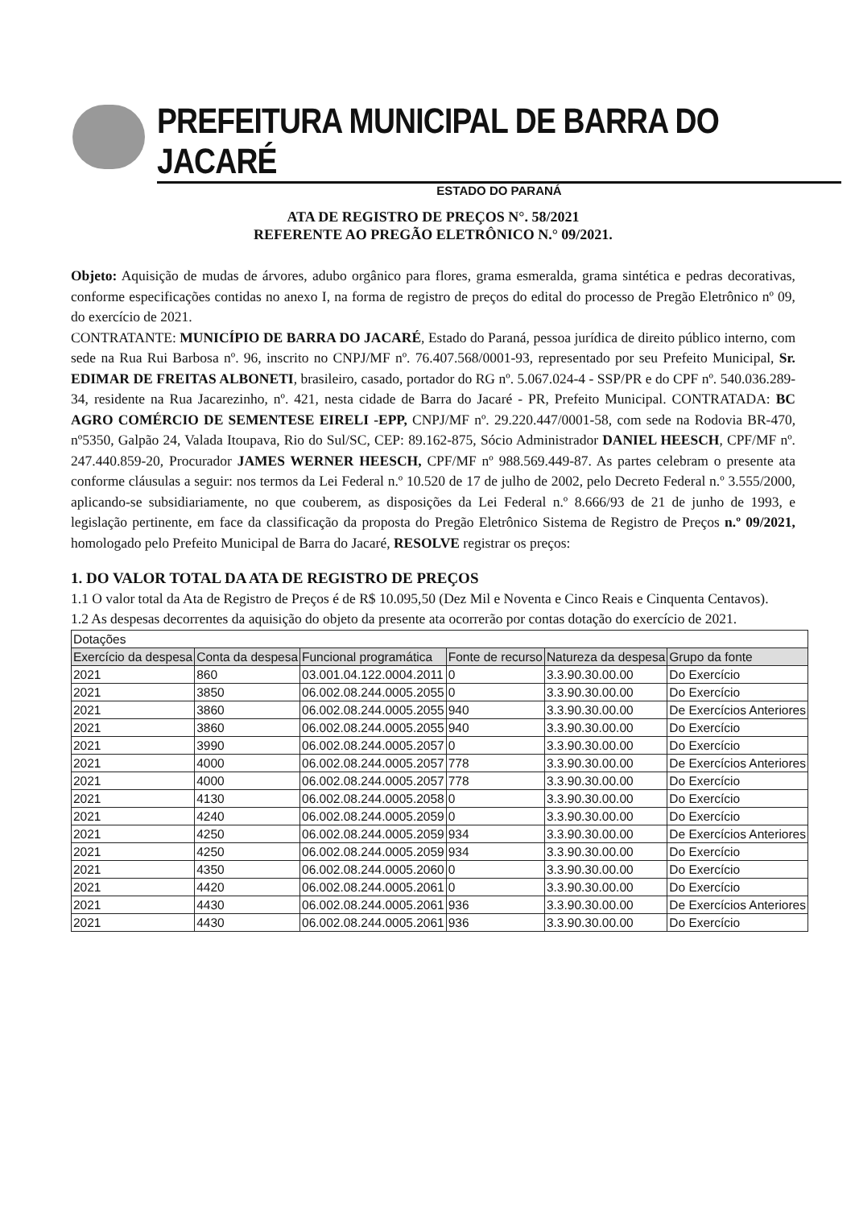PREFEITURA MUNICIPAL DE BARRA DO JACARÉ
ESTADO DO PARANÁ
ATA DE REGISTRO DE PREÇOS N°. 58/2021
REFERENTE AO PREGÃO ELETRÔNICO N.° 09/2021.
Objeto: Aquisição de mudas de árvores, adubo orgânico para flores, grama esmeralda, grama sintética e pedras decorativas, conforme especificações contidas no anexo I, na forma de registro de preços do edital do processo de Pregão Eletrônico nº 09, do exercício de 2021.
CONTRATANTE: MUNICÍPIO DE BARRA DO JACARÉ, Estado do Paraná, pessoa jurídica de direito público interno, com sede na Rua Rui Barbosa nº. 96, inscrito no CNPJ/MF nº. 76.407.568/0001-93, representado por seu Prefeito Municipal, Sr. EDIMAR DE FREITAS ALBONETI, brasileiro, casado, portador do RG nº. 5.067.024-4 - SSP/PR e do CPF nº. 540.036.289-34, residente na Rua Jacarezinho, nº. 421, nesta cidade de Barra do Jacaré - PR, Prefeito Municipal. CONTRATADA: BC AGRO COMÉRCIO DE SEMENTESE EIRELI -EPP, CNPJ/MF nº. 29.220.447/0001-58, com sede na Rodovia BR-470, nº5350, Galpão 24, Valada Itoupava, Rio do Sul/SC, CEP: 89.162-875, Sócio Administrador DANIEL HEESCH, CPF/MF nº. 247.440.859-20, Procurador JAMES WERNER HEESCH, CPF/MF nº 988.569.449-87. As partes celebram o presente ata conforme cláusulas a seguir: nos termos da Lei Federal n.º 10.520 de 17 de julho de 2002, pelo Decreto Federal n.º 3.555/2000, aplicando-se subsidiariamente, no que couberem, as disposições da Lei Federal n.º 8.666/93 de 21 de junho de 1993, e legislação pertinente, em face da classificação da proposta do Pregão Eletrônico Sistema de Registro de Preços n.º 09/2021, homologado pelo Prefeito Municipal de Barra do Jacaré, RESOLVE registrar os preços:
1. DO VALOR TOTAL DA ATA DE REGISTRO DE PREÇOS
1.1 O valor total da Ata de Registro de Preços é de R$ 10.095,50 (Dez Mil e Noventa e Cinco Reais e Cinquenta Centavos).
1.2 As despesas decorrentes da aquisição do objeto da presente ata ocorrerão por contas dotação do exercício de 2021.
| Dotações | | | | | |
| Exercício da despesa | Conta da despesa | Funcional programática | Fonte de recurso | Natureza da despesa | Grupo da fonte |
| 2021 | 860 | 03.001.04.122.0004.2011 | 0 | 3.3.90.30.00.00 | Do Exercício |
| 2021 | 3850 | 06.002.08.244.0005.2055 | 0 | 3.3.90.30.00.00 | Do Exercício |
| 2021 | 3860 | 06.002.08.244.0005.2055 | 940 | 3.3.90.30.00.00 | De Exercícios Anteriores |
| 2021 | 3860 | 06.002.08.244.0005.2055 | 940 | 3.3.90.30.00.00 | Do Exercício |
| 2021 | 3990 | 06.002.08.244.0005.2057 | 0 | 3.3.90.30.00.00 | Do Exercício |
| 2021 | 4000 | 06.002.08.244.0005.2057 | 778 | 3.3.90.30.00.00 | De Exercícios Anteriores |
| 2021 | 4000 | 06.002.08.244.0005.2057 | 778 | 3.3.90.30.00.00 | Do Exercício |
| 2021 | 4130 | 06.002.08.244.0005.2058 | 0 | 3.3.90.30.00.00 | Do Exercício |
| 2021 | 4240 | 06.002.08.244.0005.2059 | 0 | 3.3.90.30.00.00 | Do Exercício |
| 2021 | 4250 | 06.002.08.244.0005.2059 | 934 | 3.3.90.30.00.00 | De Exercícios Anteriores |
| 2021 | 4250 | 06.002.08.244.0005.2059 | 934 | 3.3.90.30.00.00 | Do Exercício |
| 2021 | 4350 | 06.002.08.244.0005.2060 | 0 | 3.3.90.30.00.00 | Do Exercício |
| 2021 | 4420 | 06.002.08.244.0005.2061 | 0 | 3.3.90.30.00.00 | Do Exercício |
| 2021 | 4430 | 06.002.08.244.0005.2061 | 936 | 3.3.90.30.00.00 | De Exercícios Anteriores |
| 2021 | 4430 | 06.002.08.244.0005.2061 | 936 | 3.3.90.30.00.00 | Do Exercício |